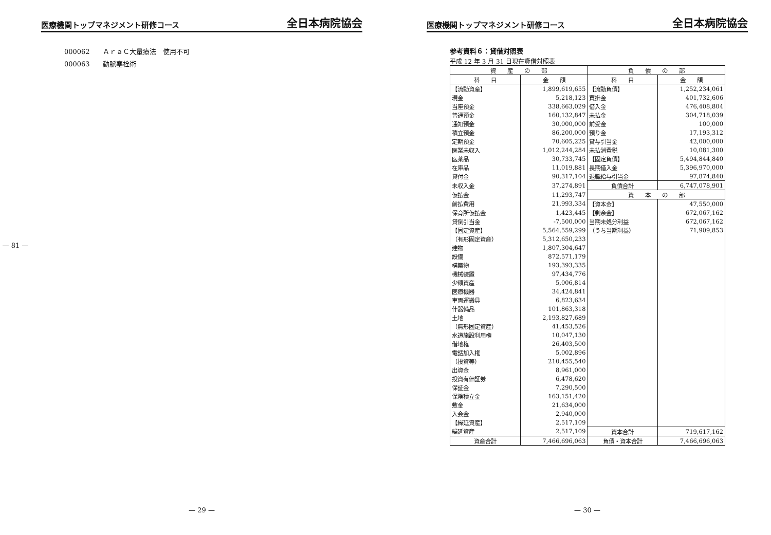— 81 —
医療機関トップマネジメント研修コース
全日本病院協会
000062 ＡｒａＣ大量療法　使用不可
000063 動脈塞栓術
— 29 —
医療機関トップマネジメント研修コース
全日本病院協会
参考資料６：貸借対照表
平成 12 年 3 月 31 日現在貸借対照表
| 資 産 の 部 | | 負 債 の 部 | |
| --- | --- | --- | --- |
| 科 目 | 金 額 | 科 目 | 金 額 |
| 【流動資産】 | 1,899,619,655 | 【流動負債】 | 1,252,234,061 |
| 現金 | 5,218,123 | 買掛金 | 401,732,606 |
| 当座預金 | 338,663,029 | 借入金 | 476,408,804 |
| 普通預金 | 160,132,847 | 未払金 | 304,718,039 |
| 通知預金 | 30,000,000 | 前受金 | 100,000 |
| 積立預金 | 86,200,000 | 預り金 | 17,193,312 |
| 定期預金 | 70,605,225 | 賞与引当金 | 42,000,000 |
| 医業未収入 | 1,012,244,284 | 未払消費税 | 10,081,300 |
| 医薬品 | 30,733,745 | 【固定負債】 | 5,494,844,840 |
| 在庫品 | 11,019,881 | 長期借入金 | 5,396,970,000 |
| 貸付金 | 90,317,104 | 退職給与引当金 | 97,874,840 |
| 未収入金 | 37,274,891 | 負債合計 | 6,747,078,901 |
| 仮払金 | 11,293,747 | 資 本 の 部 | |
| 前払費用 | 21,993,334 | 【資本金】 | 47,550,000 |
| 保育所仮払金 | 1,423,445 | 【剰余金】 | 672,067,162 |
| 貸倒引当金 | -7,500,000 | 当期未処分利益 | 672,067,162 |
| 【固定資産】 | 5,564,559,299 | （うち当期利益） | 71,909,853 |
| （有形固定資産） | 5,312,650,233 | | |
| 建物 | 1,807,304,647 | | |
| 設備 | 872,571,179 | | |
| 構築物 | 193,393,335 | | |
| 機械装置 | 97,434,776 | | |
| 少額資産 | 5,006,814 | | |
| 医療機器 | 34,424,841 | | |
| 車両運搬具 | 6,823,634 | | |
| 什器備品 | 101,863,318 | | |
| 土地 | 2,193,827,689 | | |
| （無形固定資産） | 41,453,526 | | |
| 水道施設利用権 | 10,047,130 | | |
| 借地権 | 26,403,500 | | |
| 電話加入権 | 5,002,896 | | |
| （投資等） | 210,455,540 | | |
| 出資金 | 8,961,000 | | |
| 投資有価証券 | 6,478,620 | | |
| 保証金 | 7,290,500 | | |
| 保険積立金 | 163,151,420 | | |
| 敷金 | 21,634,000 | | |
| 入会金 | 2,940,000 | | |
| 【繰延資産】 | 2,517,109 | | |
| 繰延資産 | 2,517,109 | 資本合計 | 719,617,162 |
| 資産合計 | 7,466,696,063 | 負債・資本合計 | 7,466,696,063 |
— 30 —